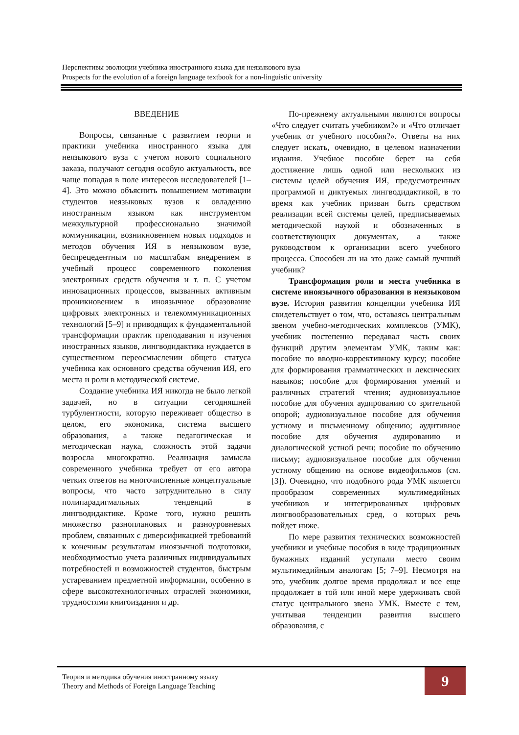Перспективы эволюции учебника иностранного языка для неязыкового вуза
Prospects for the evolution of a foreign language textbook for a non-linguistic university
ВВЕДЕНИЕ
Вопросы, связанные с развитием теории и практики учебника иностранного языка для неязыкового вуза с учетом нового социального заказа, получают сегодня особую актуальность, все чаще попадая в поле интересов исследователей [1–4]. Это можно объяснить повышением мотивации студентов неязыковых вузов к овладению иностранным языком как инструментом межкультурной профессионально значимой коммуникации, возникновением новых подходов и методов обучения ИЯ в неязыковом вузе, беспрецедентным по масштабам внедрением в учебный процесс современного поколения электронных средств обучения и т. п. С учетом инновационных процессов, вызванных активным проникновением в иноязычное образование цифровых электронных и телекоммуникационных технологий [5–9] и приводящих к фундаментальной трансформации практик преподавания и изучения иностранных языков, лингводидактика нуждается в существенном переосмыслении общего статуса учебника как основного средства обучения ИЯ, его места и роли в методической системе.
Создание учебника ИЯ никогда не было легкой задачей, но в ситуации сегодняшней турбулентности, которую переживает общество в целом, его экономика, система высшего образования, а также педагогическая и методическая наука, сложность этой задачи возросла многократно. Реализация замысла современного учебника требует от его автора четких ответов на многочисленные концептуальные вопросы, что часто затруднительно в силу полипарадигмальных тенденций в лингводидактике. Кроме того, нужно решить множество разноплановых и разноуровневых проблем, связанных с диверсификацией требований к конечным результатам иноязычной подготовки, необходимостью учета различных индивидуальных потребностей и возможностей студентов, быстрым устареванием предметной информации, особенно в сфере высокотехнологичных отраслей экономики, трудностями книгоиздания и др.
По-прежнему актуальными являются вопросы «Что следует считать учебником?» и «Что отличает учебник от учебного пособия?». Ответы на них следует искать, очевидно, в целевом назначении издания. Учебное пособие берет на себя достижение лишь одной или нескольких из системы целей обучения ИЯ, предусмотренных программой и диктуемых лингводидактикой, в то время как учебник призван быть средством реализации всей системы целей, предписываемых методической наукой и обозначенных в соответствующих документах, а также руководством к организации всего учебного процесса. Способен ли на это даже самый лучший учебник?
Трансформация роли и места учебника в системе иноязычного образования в неязыковом вузе. История развития концепции учебника ИЯ свидетельствует о том, что, оставаясь центральным звеном учебно-методических комплексов (УМК), учебник постепенно передавал часть своих функций другим элементам УМК, таким как: пособие по вводно-коррективному курсу; пособие для формирования грамматических и лексических навыков; пособие для формирования умений и различных стратегий чтения; аудиовизуальное пособие для обучения аудированию со зрительной опорой; аудиовизуальное пособие для обучения устному и письменному общению; аудитивное пособие для обучения аудированию и диалогической устной речи; пособие по обучению письму; аудиовизуальное пособие для обучения устному общению на основе видеофильмов (см. [3]). Очевидно, что подобного рода УМК является прообразом современных мультимедийных учебников и интегрированных цифровых лингвообразовательных сред, о которых речь пойдет ниже.
По мере развития технических возможностей учебники и учебные пособия в виде традиционных бумажных изданий уступали место своим мультимедийным аналогам [5; 7–9]. Несмотря на это, учебник долгое время продолжал и все еще продолжает в той или иной мере удерживать свой статус центрального звена УМК. Вместе с тем, учитывая тенденции развития высшего образования, с
Теория и методика обучения иностранному языку
Theory and Methods of Foreign Language Teaching
9